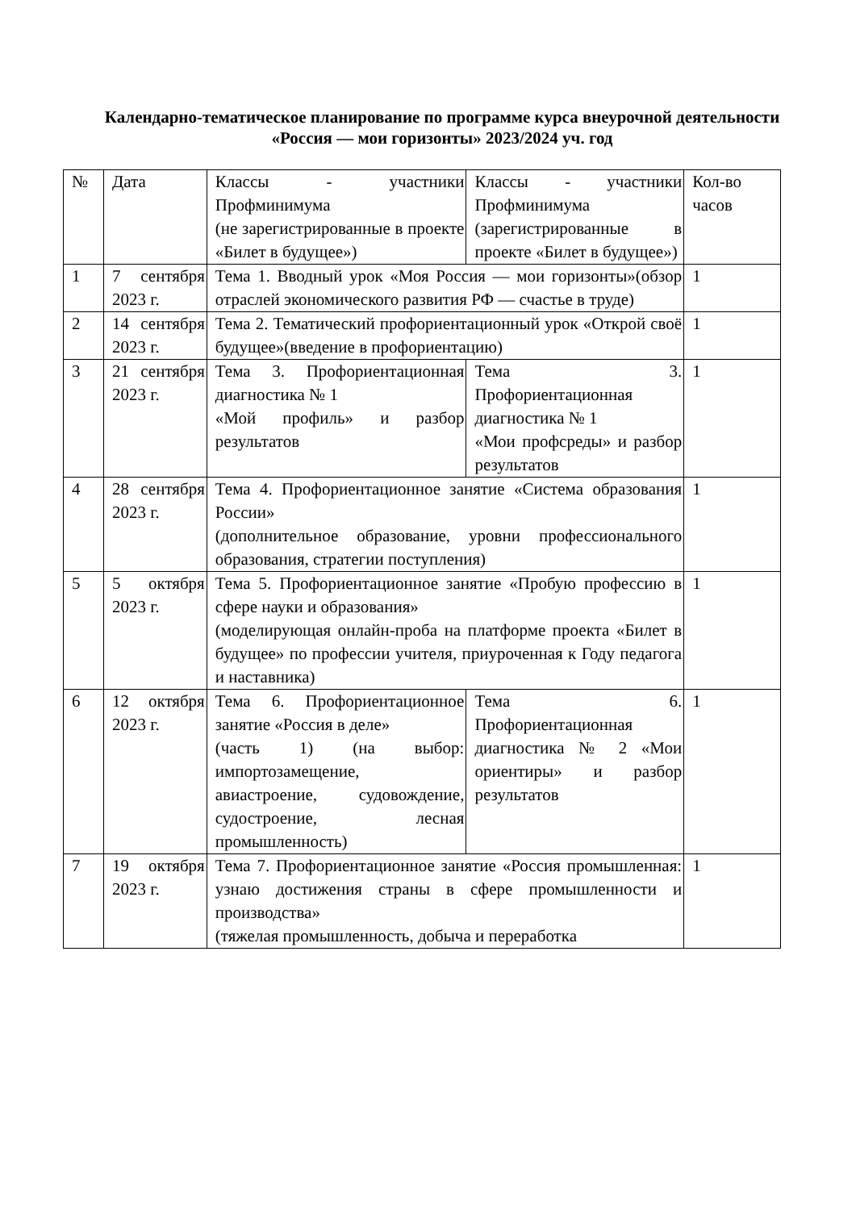Календарно-тематическое планирование по программе курса внеурочной деятельности
«Россия — мои горизонты» 2023/2024 уч. год
| № | Дата | Классы - участники Профминимума (не зарегистрированные в проекте «Билет в будущее») | Классы - участники Профминимума (зарегистрированные в проекте «Билет в будущее») | Кол-во часов |
| 1 | 7 сентября 2023 г. | Тема 1. Вводный урок «Моя Россия — мои горизонты»(обзор отраслей экономического развития РФ — счастье в труде) | | 1 |
| 2 | 14 сентября 2023 г. | Тема 2. Тематический профориентационный урок «Открой своё будущее»(введение в профориентацию) | | 1 |
| 3 | 21 сентября 2023 г. | Тема 3. Профориентационная диагностика № 1 «Мой профиль» и разбор результатов | Тема 3. Профориентационная диагностика № 1 «Мои профсреды» и разбор результатов | 1 |
| 4 | 28 сентября 2023 г. | Тема 4. Профориентационное занятие «Система образования России» (дополнительное образование, уровни профессионального образования, стратегии поступления) | | 1 |
| 5 | 5 октября 2023 г. | Тема 5. Профориентационное занятие «Пробую профессию в сфере науки и образования» (моделирующая онлайн-проба на платформе проекта «Билет в будущее» по профессии учителя, приуроченная к Году педагога и наставника) | | 1 |
| 6 | 12 октября 2023 г. | Тема 6. Профориентационное занятие «Россия в деле» (часть 1) (на выбор: импортозамещение, авиастроение, судовождение, судостроение, лесная промышленность) | Тема 6. Профориентационная диагностика № 2 «Мои ориентиры» и разбор результатов | 1 |
| 7 | 19 октября 2023 г. | Тема 7. Профориентационное занятие «Россия промышленная: узнаю достижения страны в сфере промышленности и производства» (тяжелая промышленность, добыча и переработка | | 1 |